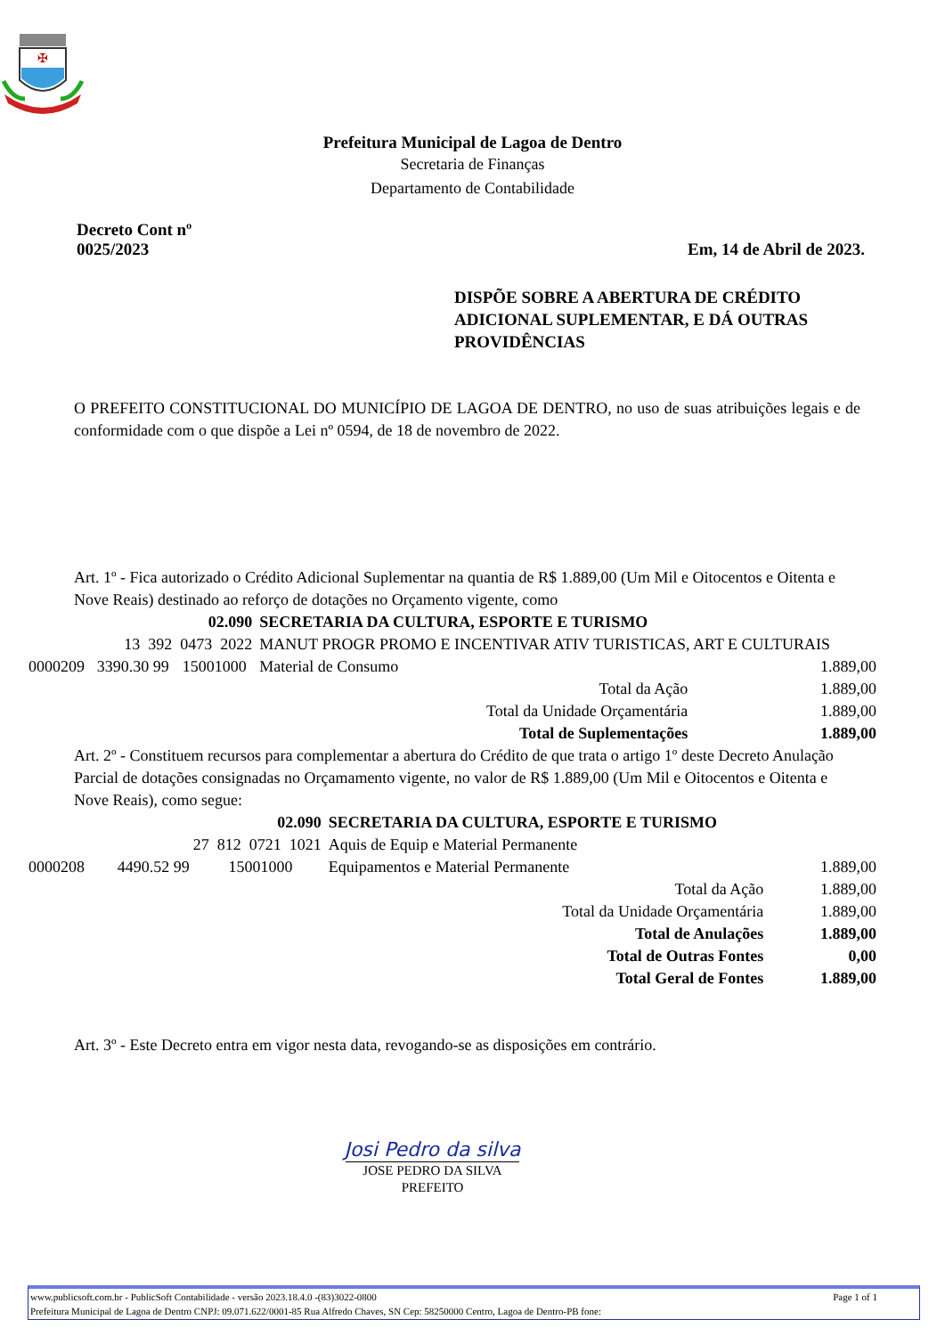✠
Prefeitura Municipal de Lagoa de Dentro
Secretaria de Finanças
Departamento de Contabilidade
Decreto Cont nº
0025/2023
Em, 14 de Abril de 2023.
DISPÕE SOBRE A ABERTURA DE CRÉDITO ADICIONAL SUPLEMENTAR, E DÁ OUTRAS PROVIDÊNCIAS
O PREFEITO CONSTITUCIONAL DO MUNICÍPIO DE LAGOA DE DENTRO, no uso de suas atribuições legais e de conformidade com o que dispõe a Lei nº 0594, de 18 de novembro de 2022.
Art. 1º - Fica autorizado o Crédito Adicional Suplementar na quantia de R$ 1.889,00 (Um Mil e Oitocentos e Oitenta e Nove Reais) destinado ao reforço de dotações no Orçamento vigente, como
| 02.090 | | | SECRETARIA DA CULTURA, ESPORTE E TURISMO | |
| 13 392 0473 2022 | | | MANUT PROGR PROMO E INCENTIVAR ATIV TURISTICAS, ART E CULTURAIS | |
| 0000209 | 3390.30 99 | 15001000 | Material de Consumo | 1.889,00 |
| Total da Ação | | | | 1.889,00 |
| Total da Unidade Orçamentária | | | | 1.889,00 |
| Total de Suplementações | | | | 1.889,00 |
Art. 2º - Constituem recursos para complementar a abertura do Crédito de que trata o artigo 1º deste Decreto Anulação Parcial de dotações consignadas no Orçamamento vigente, no valor de R$ 1.889,00 (Um Mil e Oitocentos e Oitenta e Nove Reais), como segue:
| 02.090 | | | SECRETARIA DA CULTURA, ESPORTE E TURISMO | |
| 27 812 0721 1021 | | | Aquis de Equip e Material Permanente | |
| 0000208 | 4490.52 99 | 15001000 | Equipamentos e Material Permanente | 1.889,00 |
| Total da Ação | | | | 1.889,00 |
| Total da Unidade Orçamentária | | | | 1.889,00 |
| Total de Anulações | | | | 1.889,00 |
| Total de Outras Fontes | | | | 0,00 |
| Total Geral de Fontes | | | | 1.889,00 |
Art. 3º - Este Decreto entra em vigor nesta data, revogando-se as disposições em contrário.
Josi Pedro da silva
JOSE PEDRO DA SILVA
PREFEITO
www.publicsoft.com.br - PublicSoft Contabilidade - versão 2023.18.4.0 -(83)3022-0800 Page 1 of 1
Prefeitura Municipal de Lagoa de Dentro CNPJ: 09.071.622/0001-85 Rua Alfredo Chaves, SN Cep: 58250000 Centro, Lagoa de Dentro-PB fone: